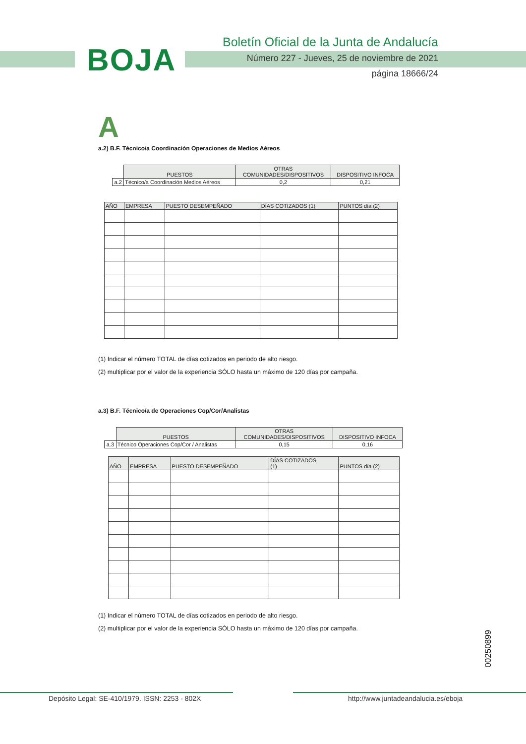BOJA
Boletín Oficial de la Junta de Andalucía
Número 227 - Jueves, 25 de noviembre de 2021
página 18666/24
A
a.2) B.F. Técnico/a Coordinación Operaciones de Medios Aéreos
| | PUESTOS | OTRAS COMUNIDADES/DISPOSITIVOS | DISPOSITIVO INFOCA |
| a.2 | Técnico/a Coordinación Medios Aéreos | 0,2 | 0,21 |
| AÑO | EMPRESA | PUESTO DESEMPEÑADO | DÍAS COTIZADOS (1) | PUNTOS día (2) |
| --- | --- | --- | --- | --- |
(1) Indicar el número TOTAL de días cotizados en periodo de alto riesgo.
(2) multiplicar por el valor de la experiencia SÓLO hasta un máximo de 120 días por campaña.
a.3) B.F. Técnico/a de Operaciones Cop/Cor/Analistas
| | PUESTOS | OTRAS COMUNIDADES/DISPOSITIVOS | DISPOSITIVO INFOCA |
| a.3 | Técnico Operaciones Cop/Cor / Analistas | 0,15 | 0,16 |
| AÑO | EMPRESA | PUESTO DESEMPEÑADO | DÍAS COTIZADOS (1) | PUNTOS día (2) |
| --- | --- | --- | --- | --- |
(1) Indicar el número TOTAL de días cotizados en periodo de alto riesgo.
(2) multiplicar por el valor de la experiencia SÓLO hasta un máximo de 120 días por campaña.
00250899
Depósito Legal: SE-410/1979. ISSN: 2253 - 802X http://www.juntadeandalucia.es/eboja